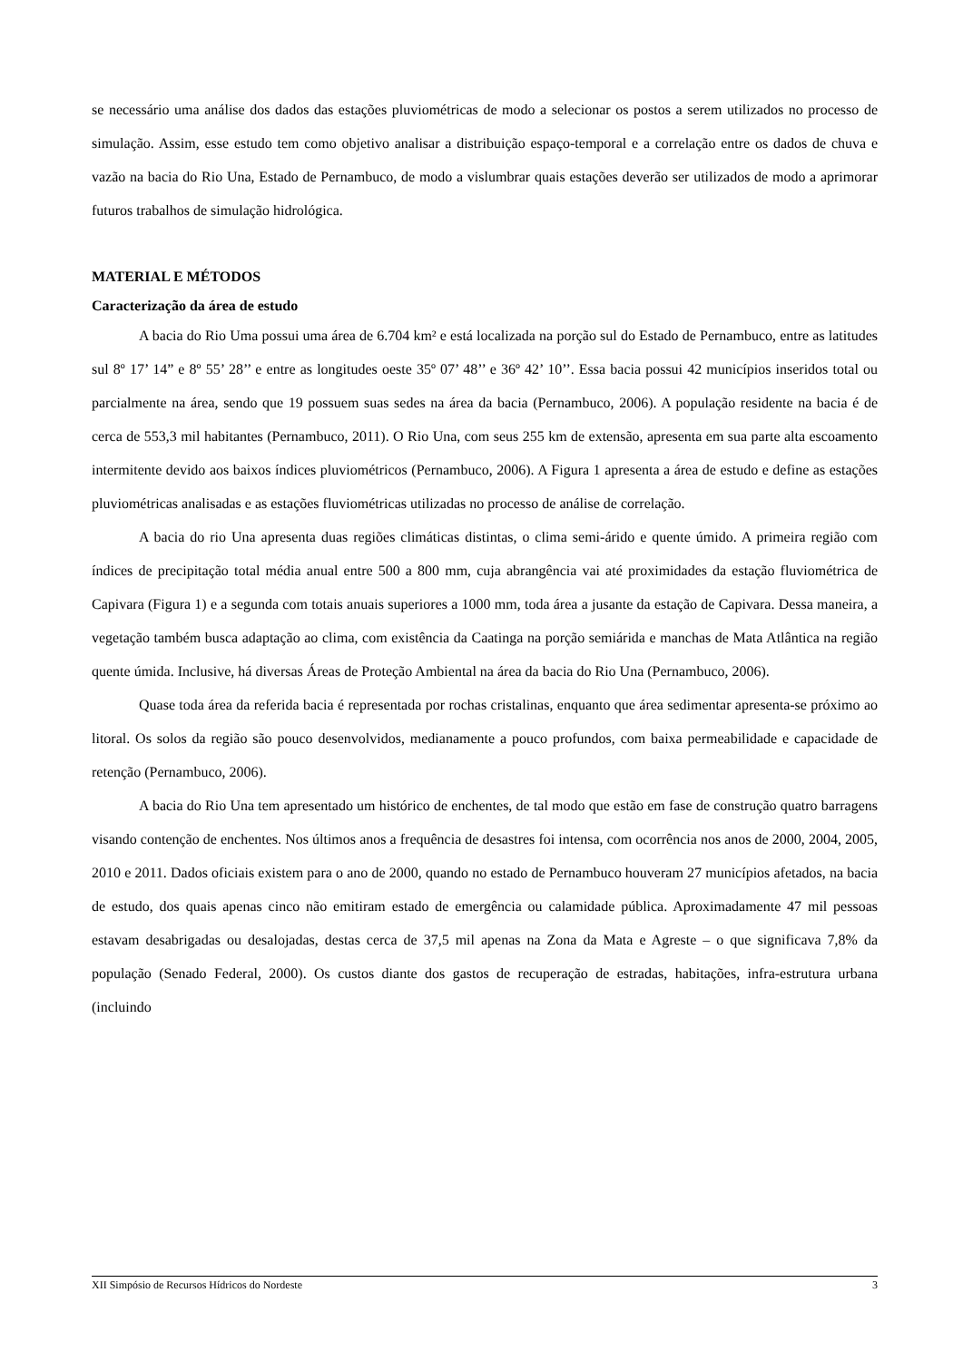se necessário uma análise dos dados das estações pluviométricas de modo a selecionar os postos a serem utilizados no processo de simulação. Assim, esse estudo tem como objetivo analisar a distribuição espaço-temporal e a correlação entre os dados de chuva e vazão na bacia do Rio Una, Estado de Pernambuco, de modo a vislumbrar quais estações deverão ser utilizados de modo a aprimorar futuros trabalhos de simulação hidrológica.
MATERIAL E MÉTODOS
Caracterização da área de estudo
A bacia do Rio Uma possui uma área de 6.704 km² e está localizada na porção sul do Estado de Pernambuco, entre as latitudes sul 8º 17’ 14” e 8º 55’ 28’’ e entre as longitudes oeste 35º 07’ 48’’ e 36º 42’ 10’’. Essa bacia possui 42 municípios inseridos total ou parcialmente na área, sendo que 19 possuem suas sedes na área da bacia (Pernambuco, 2006). A população residente na bacia é de cerca de 553,3 mil habitantes (Pernambuco, 2011). O Rio Una, com seus 255 km de extensão, apresenta em sua parte alta escoamento intermitente devido aos baixos índices pluviométricos (Pernambuco, 2006). A Figura 1 apresenta a área de estudo e define as estações pluviométricas analisadas e as estações fluviométricas utilizadas no processo de análise de correlação.
A bacia do rio Una apresenta duas regiões climáticas distintas, o clima semi-árido e quente úmido. A primeira região com índices de precipitação total média anual entre 500 a 800 mm, cuja abrangência vai até proximidades da estação fluviométrica de Capivara (Figura 1) e a segunda com totais anuais superiores a 1000 mm, toda área a jusante da estação de Capivara. Dessa maneira, a vegetação também busca adaptação ao clima, com existência da Caatinga na porção semiárida e manchas de Mata Atlântica na região quente úmida. Inclusive, há diversas Áreas de Proteção Ambiental na área da bacia do Rio Una (Pernambuco, 2006).
Quase toda área da referida bacia é representada por rochas cristalinas, enquanto que área sedimentar apresenta-se próximo ao litoral. Os solos da região são pouco desenvolvidos, medianamente a pouco profundos, com baixa permeabilidade e capacidade de retenção (Pernambuco, 2006).
A bacia do Rio Una tem apresentado um histórico de enchentes, de tal modo que estão em fase de construção quatro barragens visando contenção de enchentes. Nos últimos anos a frequência de desastres foi intensa, com ocorrência nos anos de 2000, 2004, 2005, 2010 e 2011. Dados oficiais existem para o ano de 2000, quando no estado de Pernambuco houveram 27 municípios afetados, na bacia de estudo, dos quais apenas cinco não emitiram estado de emergência ou calamidade pública. Aproximadamente 47 mil pessoas estavam desabrigadas ou desalojadas, destas cerca de 37,5 mil apenas na Zona da Mata e Agreste – o que significava 7,8% da população (Senado Federal, 2000). Os custos diante dos gastos de recuperação de estradas, habitações, infra-estrutura urbana (incluindo
XII Simpósio de Recursos Hídricos do Nordeste 3